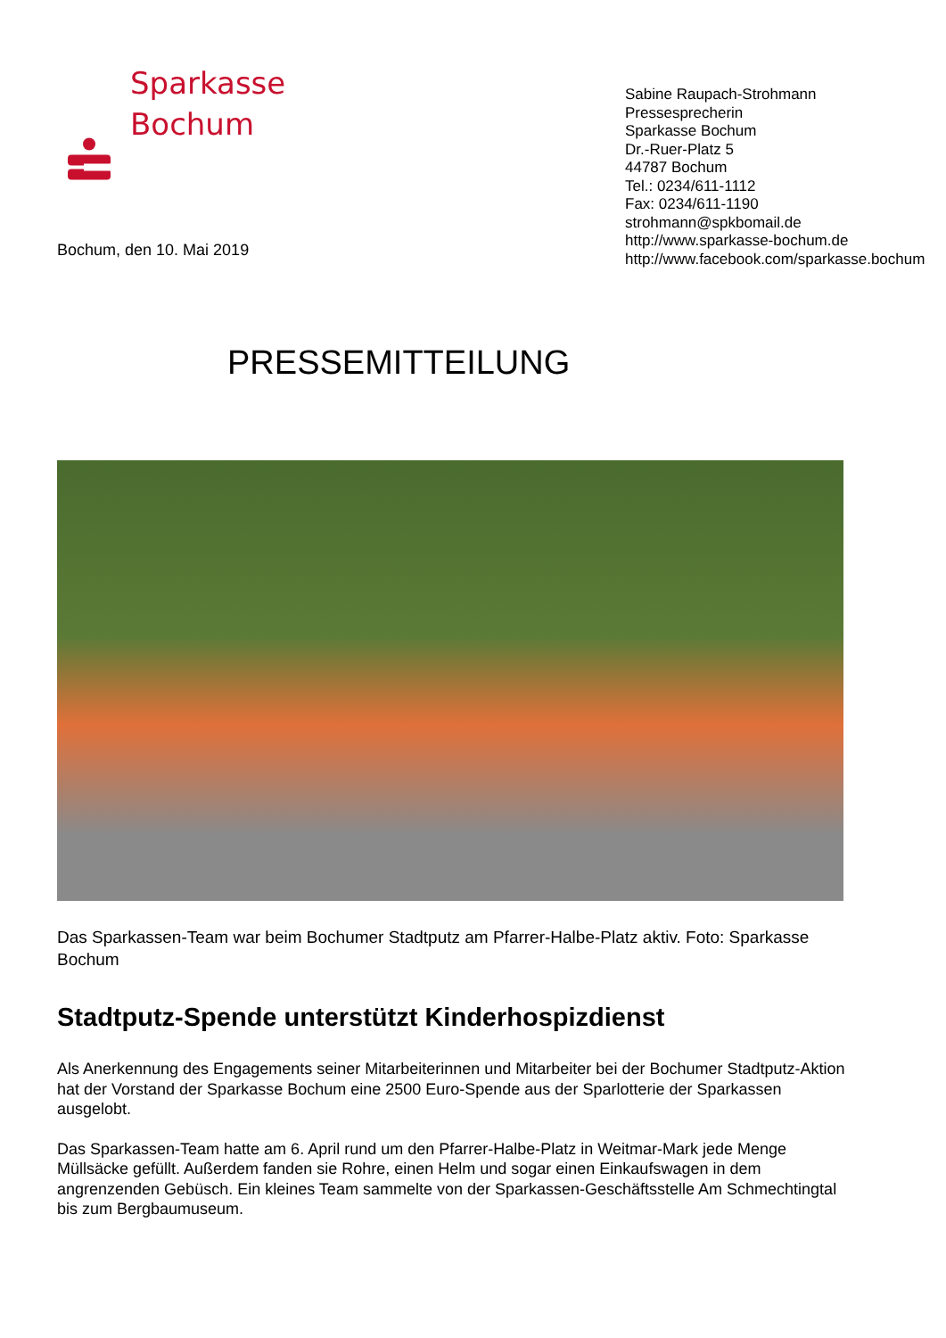Sparkasse
Bochum
Sabine Raupach-Strohmann
Pressesprecherin
Sparkasse Bochum
Dr.-Ruer-Platz 5
44787 Bochum
Tel.: 0234/611-1112
Fax: 0234/611-1190
strohmann@spkbomail.de
http://www.sparkasse-bochum.de
http://www.facebook.com/sparkasse.bochum
Bochum, den 10. Mai 2019
PRESSEMITTEILUNG
Das Sparkassen-Team war beim Bochumer Stadtputz am Pfarrer-Halbe-Platz aktiv. Foto: Sparkasse Bochum
Stadtputz-Spende unterstützt Kinderhospizdienst
Als Anerkennung des Engagements seiner Mitarbeiterinnen und Mitarbeiter bei der Bochumer Stadtputz-Aktion hat der Vorstand der Sparkasse Bochum eine 2500 Euro-Spende aus der Sparlotterie der Sparkassen ausgelobt.
Das Sparkassen-Team hatte am 6. April rund um den Pfarrer-Halbe-Platz in Weitmar-Mark jede Menge Müllsäcke gefüllt. Außerdem fanden sie Rohre, einen Helm und sogar einen Einkaufswagen in dem angrenzenden Gebüsch. Ein kleines Team sammelte von der Sparkassen-Geschäftsstelle Am Schmechtingtal bis zum Bergbaumuseum.